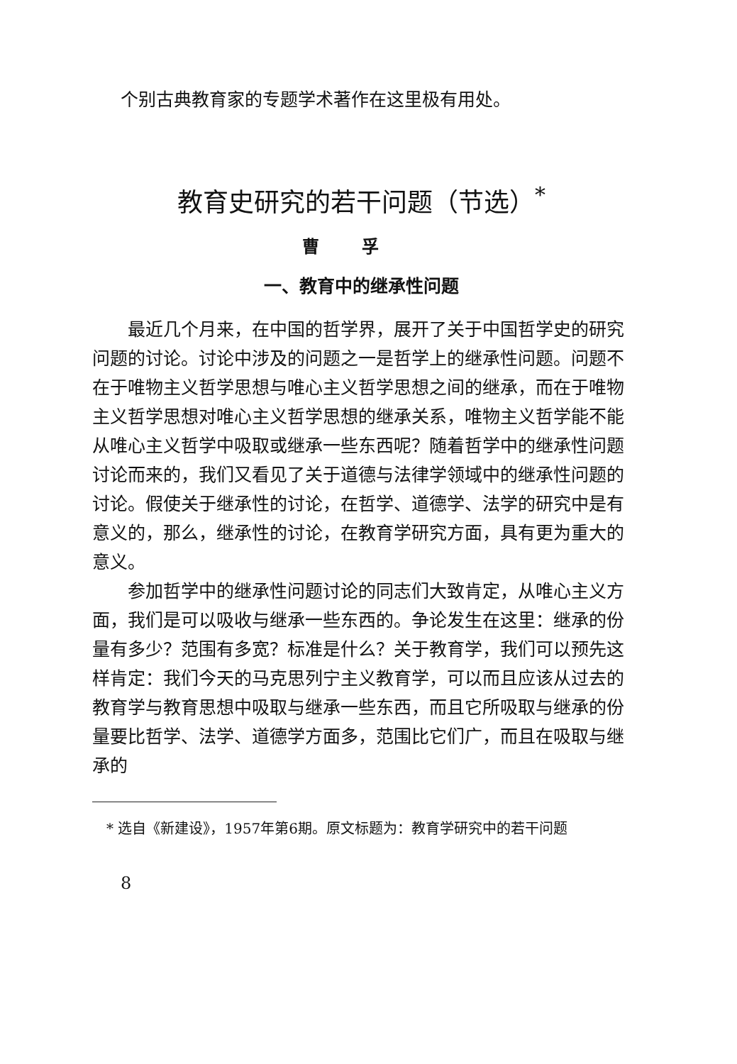个别古典教育家的专题学术著作在这里极有用处。
教育史研究的若干问题（节选）<sup>*</sup>
曹孚
一、教育中的继承性问题
最近几个月来，在中国的哲学界，展开了关于中国哲学史的研究问题的讨论。讨论中涉及的问题之一是哲学上的继承性问题。问题不在于唯物主义哲学思想与唯心主义哲学思想之间的继承，而在于唯物主义哲学思想对唯心主义哲学思想的继承关系，唯物主义哲学能不能从唯心主义哲学中吸取或继承一些东西呢？随着哲学中的继承性问题讨论而来的，我们又看见了关于道德与法律学领域中的继承性问题的讨论。假使关于继承性的讨论，在哲学、道德学、法学的研究中是有意义的，那么，继承性的讨论，在教育学研究方面，具有更为重大的意义。
参加哲学中的继承性问题讨论的同志们大致肯定，从唯心主义方面，我们是可以吸收与继承一些东西的。争论发生在这里：继承的份量有多少？范围有多宽？标准是什么？关于教育学，我们可以预先这样肯定：我们今天的马克思列宁主义教育学，可以而且应该从过去的教育学与教育思想中吸取与继承一些东西，而且它所吸取与继承的份量要比哲学、法学、道德学方面多，范围比它们广，而且在吸取与继承的
* 选自《新建设》，1957年第6期。原文标题为：教育学研究中的若干问题
8